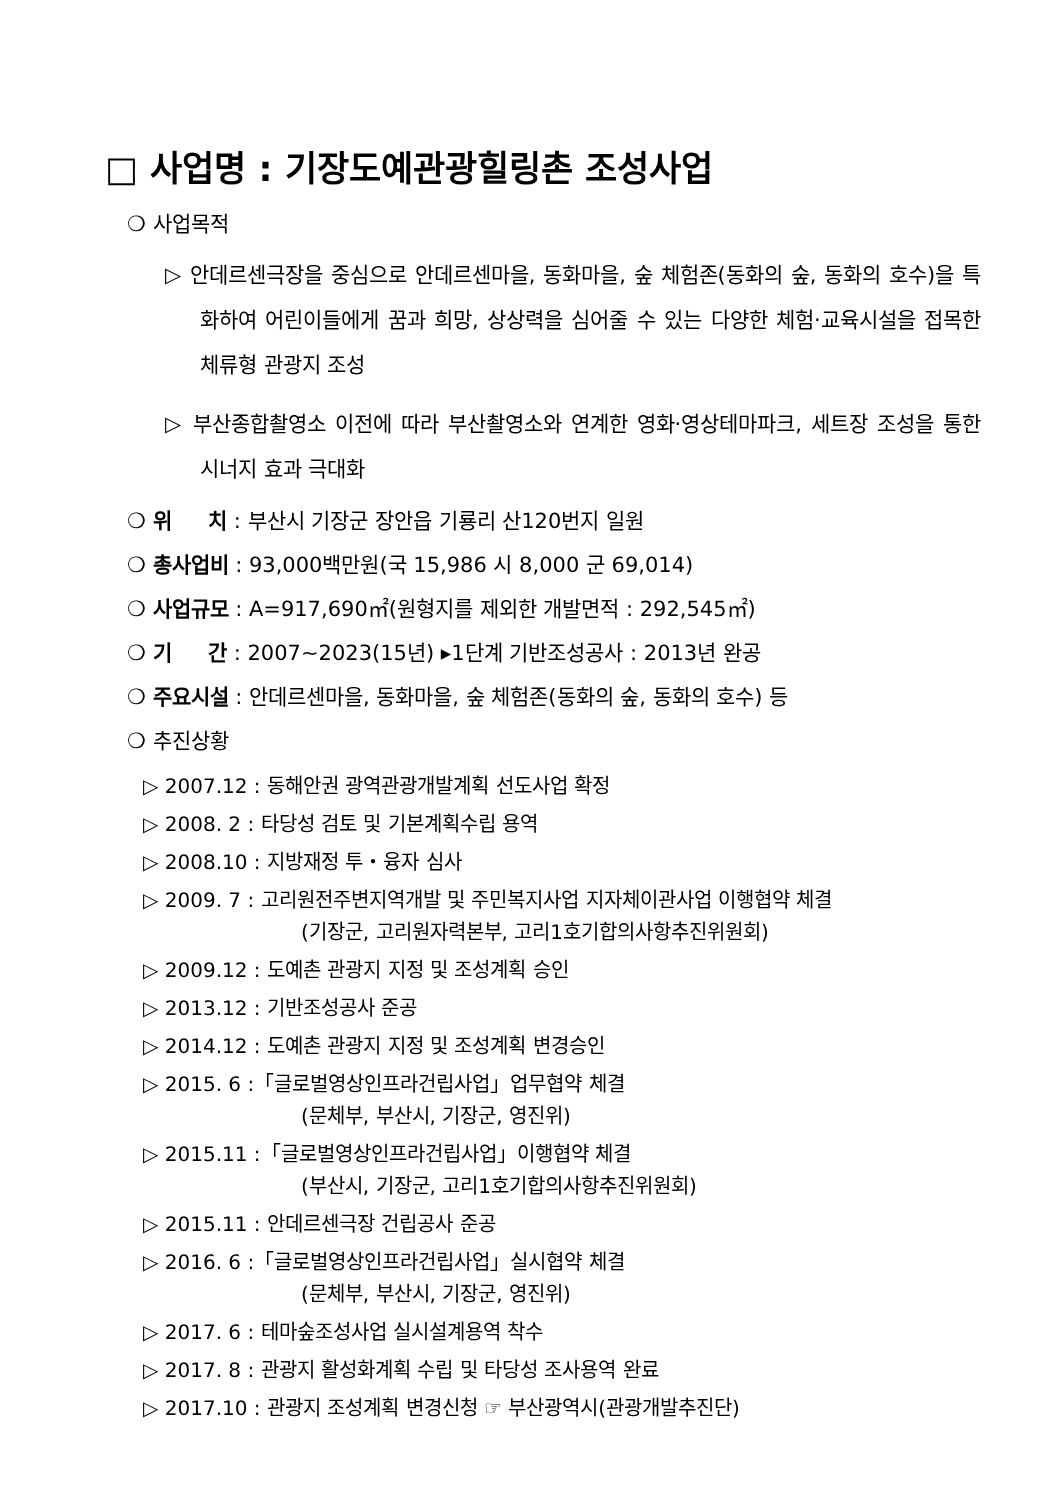□ 사업명 : 기장도예관광힐링촌 조성사업
❍ 사업목적
▷ 안데르센극장을 중심으로 안데르센마을, 동화마을, 숲 체험존(동화의 숲, 동화의 호수)을 특화하여 어린이들에게 꿈과 희망, 상상력을 심어줄 수 있는 다양한 체험·교육시설을 접목한 체류형 관광지 조성
▷ 부산종합촬영소 이전에 따라 부산촬영소와 연계한 영화·영상테마파크, 세트장 조성을 통한 시너지 효과 극대화
❍ 위 치 : 부산시 기장군 장안읍 기룡리 산120번지 일원
❍ 총사업비 : 93,000백만원(국 15,986 시 8,000 군 69,014)
❍ 사업규모 : A=917,690㎡(원형지를 제외한 개발면적 : 292,545㎡)
❍ 기 간 : 2007~2023(15년) ▸1단계 기반조성공사 : 2013년 완공
❍ 주요시설 : 안데르센마을, 동화마을, 숲 체험존(동화의 숲, 동화의 호수) 등
❍ 추진상황
▷ 2007.12 : 동해안권 광역관광개발계획 선도사업 확정
▷ 2008. 2 : 타당성 검토 및 기본계획수립 용역
▷ 2008.10 : 지방재정 투・융자 심사
▷ 2009. 7 : 고리원전주변지역개발 및 주민복지사업 지자체이관사업 이행협약 체결
(기장군, 고리원자력본부, 고리1호기합의사항추진위원회)
▷ 2009.12 : 도예촌 관광지 지정 및 조성계획 승인
▷ 2013.12 : 기반조성공사 준공
▷ 2014.12 : 도예촌 관광지 지정 및 조성계획 변경승인
▷ 2015. 6 :「글로벌영상인프라건립사업」업무협약 체결
(문체부, 부산시, 기장군, 영진위)
▷ 2015.11 :「글로벌영상인프라건립사업」이행협약 체결
(부산시, 기장군, 고리1호기합의사항추진위원회)
▷ 2015.11 : 안데르센극장 건립공사 준공
▷ 2016. 6 :「글로벌영상인프라건립사업」실시협약 체결
(문체부, 부산시, 기장군, 영진위)
▷ 2017. 6 : 테마숲조성사업 실시설계용역 착수
▷ 2017. 8 : 관광지 활성화계획 수립 및 타당성 조사용역 완료
▷ 2017.10 : 관광지 조성계획 변경신청 ☞ 부산광역시(관광개발추진단)